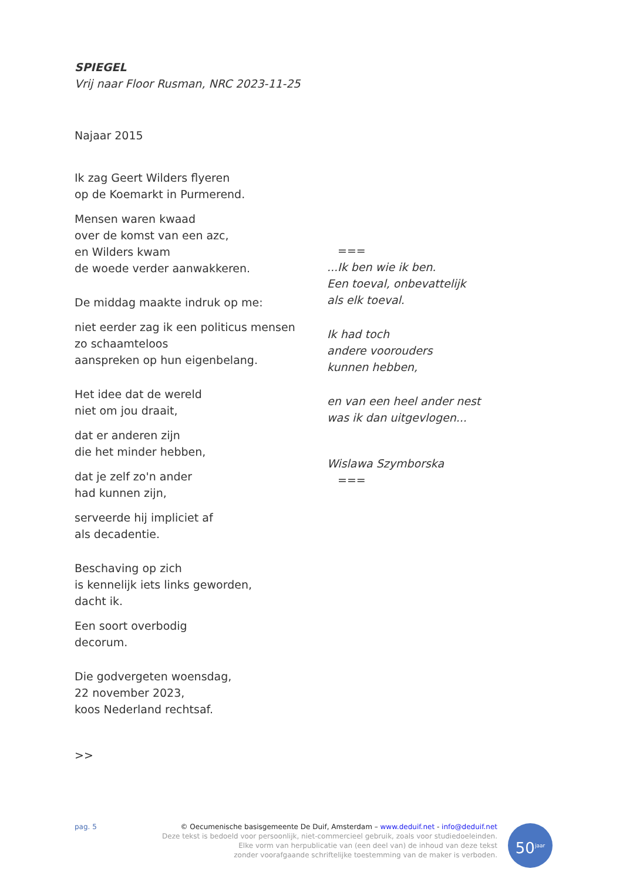SPIEGEL
Vrij naar Floor Rusman, NRC 2023-11-25
Najaar 2015
Ik zag Geert Wilders flyeren
op de Koemarkt in Purmerend.
Mensen waren kwaad
over de komst van een azc,
en Wilders kwam
de woede verder aanwakkeren.
De middag maakte indruk op me:
niet eerder zag ik een politicus mensen
zo schaamteloos
aanspreken op hun eigenbelang.
Het idee dat de wereld
niet om jou draait,
dat er anderen zijn
die het minder hebben,
dat je zelf zo'n ander
had kunnen zijn,
serveerde hij impliciet af
als decadentie.
Beschaving op zich
is kennelijk iets links geworden,
dacht ik.
Een soort overbodig
decorum.
Die godvergeten woensdag,
22 november 2023,
koos Nederland rechtsaf.
>>
===
...Ik ben wie ik ben.
Een toeval, onbevattelijk
als elk toeval.
Ik had toch
andere voorouders
kunnen hebben,
en van een heel ander nest
was ik dan uitgevlogen...
Wislawa Szymborska
===
pag. 5
© Oecumenische basisgemeente De Duif, Amsterdam – www.deduif.net - info@deduif.net
Deze tekst is bedoeld voor persoonlijk, niet-commercieel gebruik, zoals voor studiedoeleinden.
Elke vorm van herpublicatie van (een deel van) de inhoud van deze tekst
zonder voorafgaande schriftelijke toestemming van de maker is verboden.
50<sup>jaar</sup>